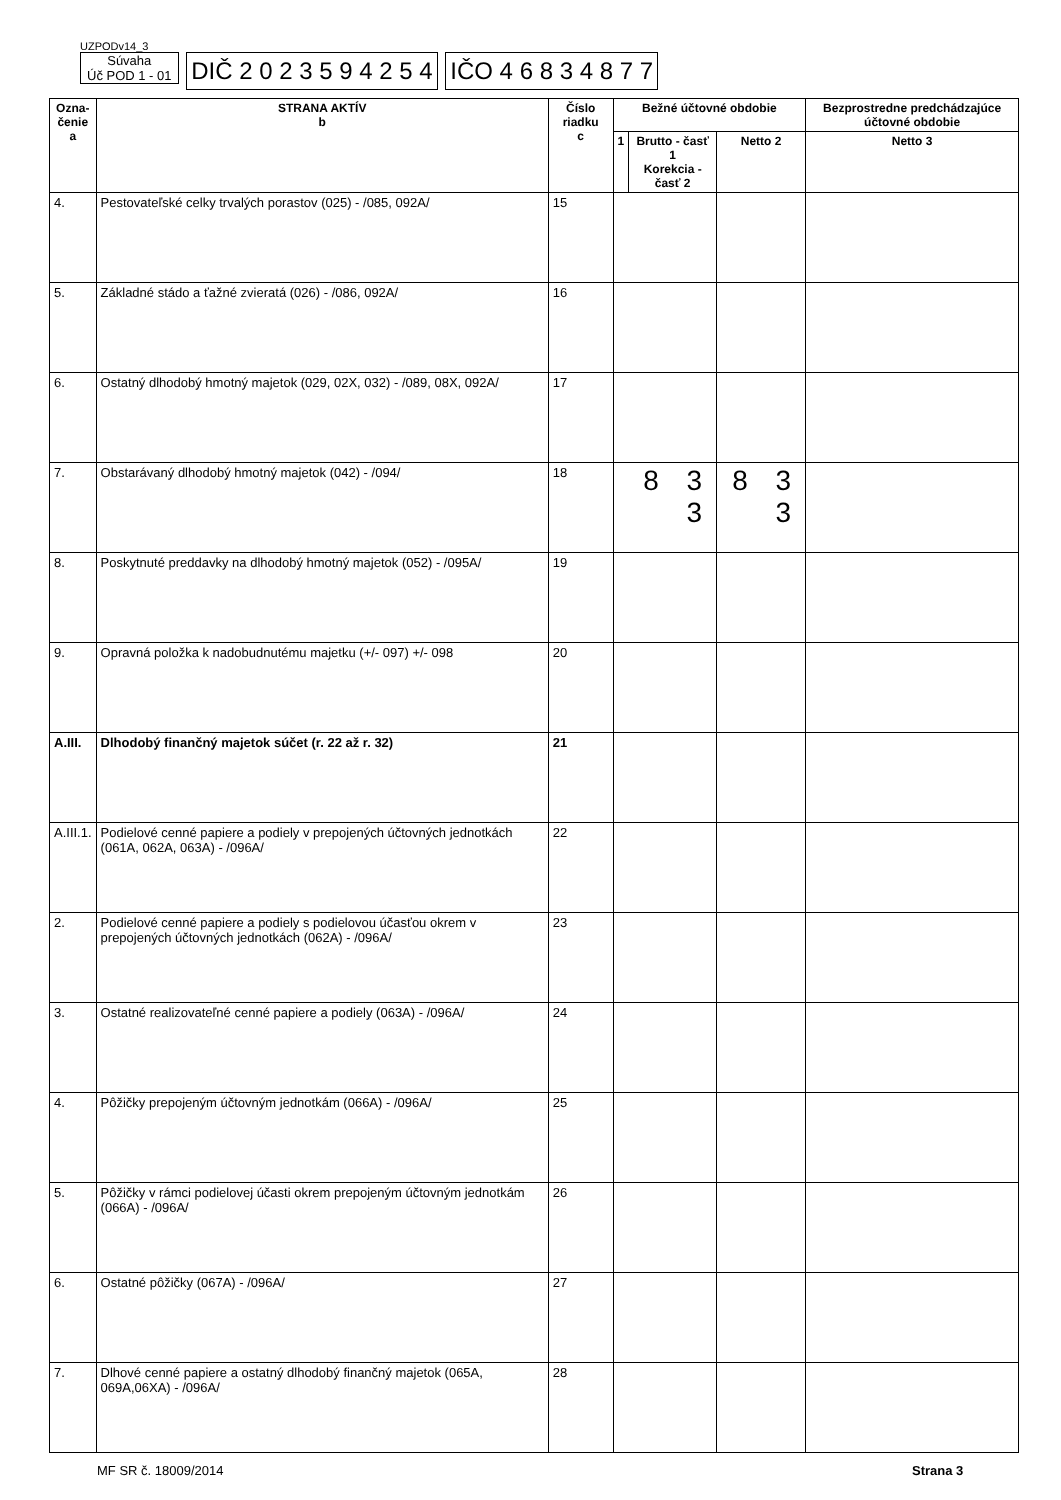UZPODv14_3
Súvaha
Úč POD 1 - 01 DIČ 2 0 2 3 5 9 4 2 5 4 IČO 4 6 8 3 4 8 7 7
| Ozna- čenie a | STRANA AKTÍV b | Číslo riadku c | Bežné účtovné obdobie | | | Bezprostredne predchádzajúce účtovné obdobie |
| --- | --- | --- | --- | --- | --- | --- |
| | | | 1 | Brutto - časť 1 Korekcia - časť 2 | Netto 2 | Netto 3 |
| 4. | Pestovateľské celky trvalých porastov (025) - /085, 092A/ | 15 | | | | |
| 5. | Základné stádo a ťažné zvieratá (026) - /086, 092A/ | 16 | | | | |
| 6. | Ostatný dlhodobý hmotný majetok (029, 02X, 032) - /089, 08X, 092A/ | 17 | | | | |
| 7. | Obstarávaný dlhodobý hmotný majetok (042) - /094/ | 18 | 8 3 3 | | 8 3 3 | |
| 8. | Poskytnuté preddavky na dlhodobý hmotný majetok (052) - /095A/ | 19 | | | | |
| 9. | Opravná položka k nadobudnutému majetku (+/- 097) +/- 098 | 20 | | | | |
| A.III. | Dlhodobý finančný majetok súčet (r. 22 až r. 32) | 21 | | | | |
| A.III.1. | Podielové cenné papiere a podiely v prepojených účtovných jednotkách (061A, 062A, 063A) - /096A/ | 22 | | | | |
| 2. | Podielové cenné papiere a podiely s podielovou účasťou okrem v prepojených účtovných jednotkách (062A) - /096A/ | 23 | | | | |
| 3. | Ostatné realizovateľné cenné papiere a podiely (063A) - /096A/ | 24 | | | | |
| 4. | Pôžičky prepojeným účtovným jednotkám (066A) - /096A/ | 25 | | | | |
| 5. | Pôžičky v rámci podielovej účasti okrem prepojeným účtovným jednotkám (066A) - /096A/ | 26 | | | | |
| 6. | Ostatné pôžičky (067A) - /096A/ | 27 | | | | |
| 7. | Dlhové cenné papiere a ostatný dlhodobý finančný majetok (065A, 069A,06XA) - /096A/ | 28 | | | | |
MF SR č. 18009/2014 Strana 3